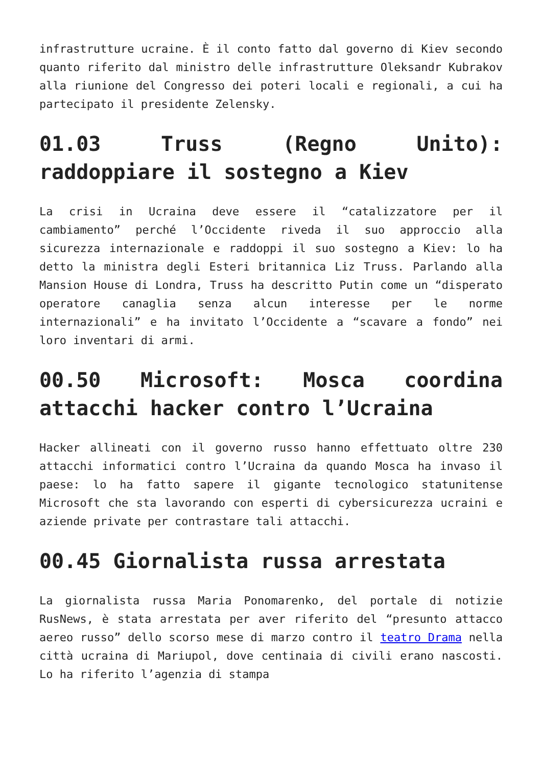infrastrutture ucraine. È il conto fatto dal governo di Kiev secondo quanto riferito dal ministro delle infrastrutture Oleksandr Kubrakov alla riunione del Congresso dei poteri locali e regionali, a cui ha partecipato il presidente Zelensky.
01.03 Truss (Regno Unito): raddoppiare il sostegno a Kiev
La crisi in Ucraina deve essere il “catalizzatore per il cambiamento” perché l’Occidente riveda il suo approccio alla sicurezza internazionale e raddoppi il suo sostegno a Kiev: lo ha detto la ministra degli Esteri britannica Liz Truss. Parlando alla Mansion House di Londra, Truss ha descritto Putin come un “disperato operatore canaglia senza alcun interesse per le norme internazionali” e ha invitato l’Occidente a “scavare a fondo” nei loro inventari di armi.
00.50 Microsoft: Mosca coordina attacchi hacker contro l’Ucraina
Hacker allineati con il governo russo hanno effettuato oltre 230 attacchi informatici contro l’Ucraina da quando Mosca ha invaso il paese: lo ha fatto sapere il gigante tecnologico statunitense Microsoft che sta lavorando con esperti di cybersicurezza ucraini e aziende private per contrastare tali attacchi.
00.45 Giornalista russa arrestata
La giornalista russa Maria Ponomarenko, del portale di notizie RusNews, è stata arrestata per aver riferito del “presunto attacco aereo russo” dello scorso mese di marzo contro il teatro Drama nella città ucraina di Mariupol, dove centinaia di civili erano nascosti. Lo ha riferito l’agenzia di stampa